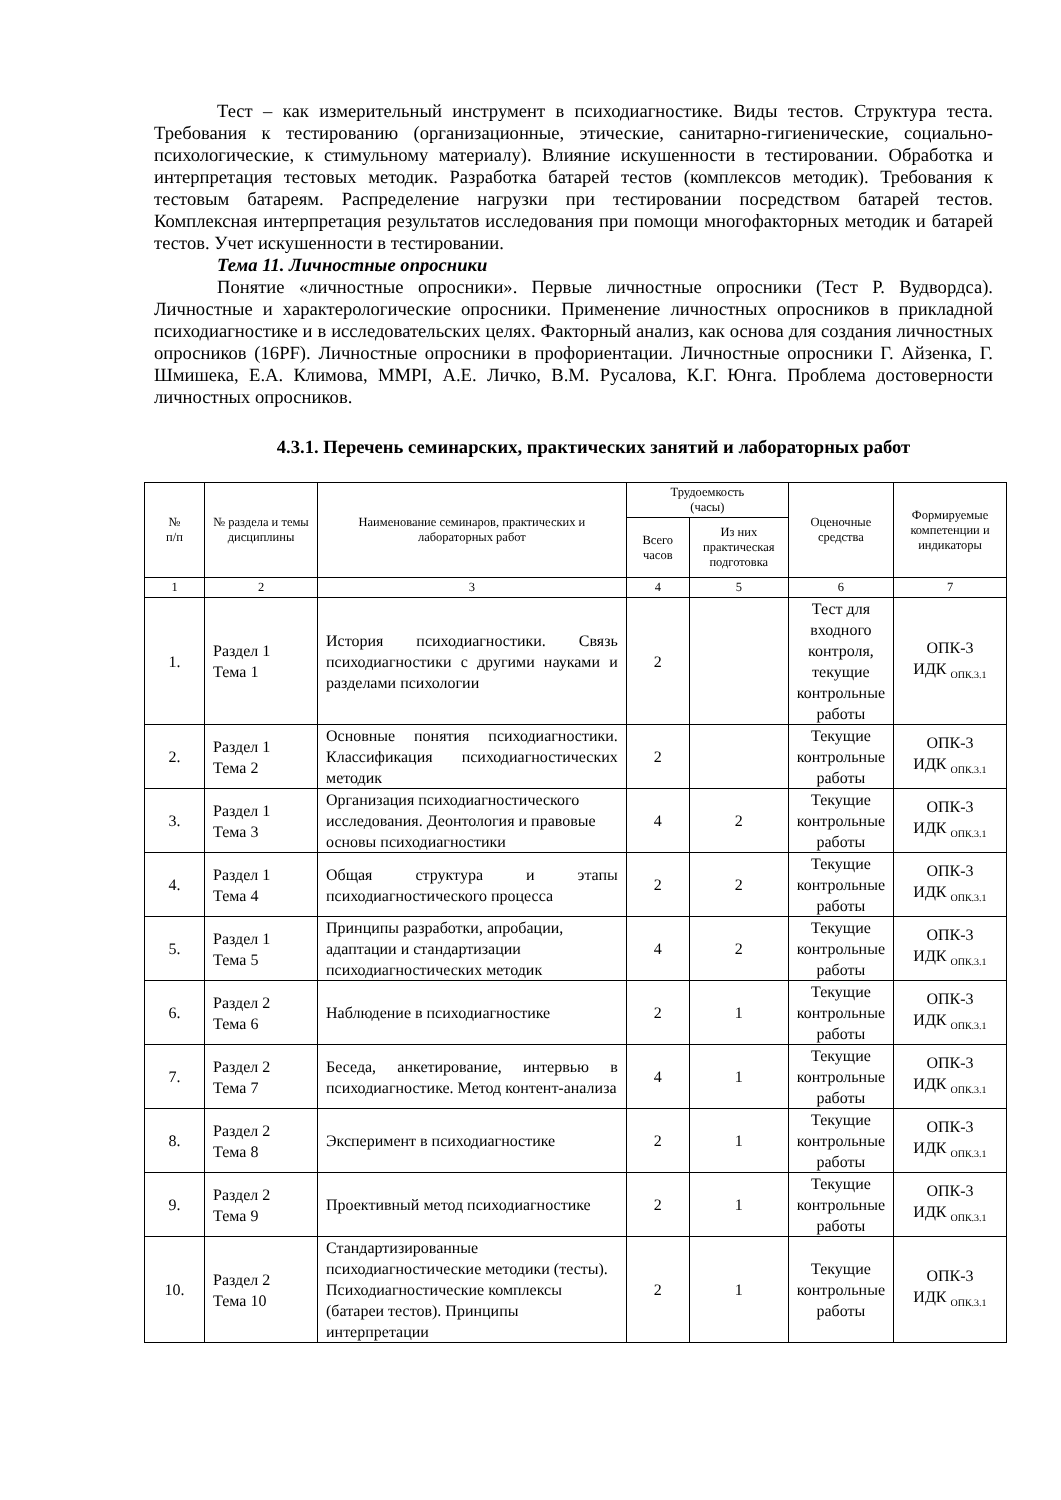Тест – как измерительный инструмент в психодиагностике. Виды тестов. Структура теста. Требования к тестированию (организационные, этические, санитарно-гигиенические, социально-психологические, к стимульному материалу). Влияние искушенности в тестировании. Обработка и интерпретация тестовых методик. Разработка батарей тестов (комплексов методик). Требования к тестовым батареям. Распределение нагрузки при тестировании посредством батарей тестов. Комплексная интерпретация результатов исследования при помощи многофакторных методик и батарей тестов. Учет искушенности в тестировании.
Тема 11. Личностные опросники
Понятие «личностные опросники». Первые личностные опросники (Тест Р. Вудвордса). Личностные и характерологические опросники. Применение личностных опросников в прикладной психодиагностике и в исследовательских целях. Факторный анализ, как основа для создания личностных опросников (16PF). Личностные опросники в профориентации. Личностные опросники Г. Айзенка, Г. Шмишека, Е.А. Климова, MMPI, А.Е. Личко, В.М. Русалова, К.Г. Юнга. Проблема достоверности личностных опросников.
4.3.1. Перечень семинарских, практических занятий и лабораторных работ
| № п/п | № раздела и темы дисциплины | Наименование семинаров, практических и лабораторных работ | Трудоемкость (часы) | | Оценочные средства | Формируемые компетенции и индикаторы |
| --- | --- | --- | --- | --- | --- | --- |
| | | | Всего часов | Из них практическая подготовка | | |
| 1 | 2 | 3 | 4 | 5 | 6 | 7 |
| 1. | Раздел 1 Тема 1 | История психодиагностики. Связь психодиагностики с другими науками и разделами психологии | 2 | | Тест для входного контроля, текущие контрольные работы | ОПК-3 ИДК <sub>ОПК.3.1</sub> |
| 2. | Раздел 1 Тема 2 | Основные понятия психодиагностики. Классификация психодиагностических методик | 2 | | Текущие контрольные работы | ОПК-3 ИДК <sub>ОПК.3.1</sub> |
| 3. | Раздел 1 Тема 3 | Организация психодиагностического исследования. Деонтология и правовые основы психодиагностики | 4 | 2 | Текущие контрольные работы | ОПК-3 ИДК <sub>ОПК.3.1</sub> |
| 4. | Раздел 1 Тема 4 | Общая структура и этапы психодиагностического процесса | 2 | 2 | Текущие контрольные работы | ОПК-3 ИДК <sub>ОПК.3.1</sub> |
| 5. | Раздел 1 Тема 5 | Принципы разработки, апробации, адаптации и стандартизации психодиагностических методик | 4 | 2 | Текущие контрольные работы | ОПК-3 ИДК <sub>ОПК.3.1</sub> |
| 6. | Раздел 2 Тема 6 | Наблюдение в психодиагностике | 2 | 1 | Текущие контрольные работы | ОПК-3 ИДК <sub>ОПК.3.1</sub> |
| 7. | Раздел 2 Тема 7 | Беседа, анкетирование, интервью в психодиагностике. Метод контент-анализа | 4 | 1 | Текущие контрольные работы | ОПК-3 ИДК <sub>ОПК.3.1</sub> |
| 8. | Раздел 2 Тема 8 | Эксперимент в психодиагностике | 2 | 1 | Текущие контрольные работы | ОПК-3 ИДК <sub>ОПК.3.1</sub> |
| 9. | Раздел 2 Тема 9 | Проективный метод психодиагностике | 2 | 1 | Текущие контрольные работы | ОПК-3 ИДК <sub>ОПК.3.1</sub> |
| 10. | Раздел 2 Тема 10 | Стандартизированные психодиагностические методики (тесты). Психодиагностические комплексы (батареи тестов). Принципы интерпретации | 2 | 1 | Текущие контрольные работы | ОПК-3 ИДК <sub>ОПК.3.1</sub> |